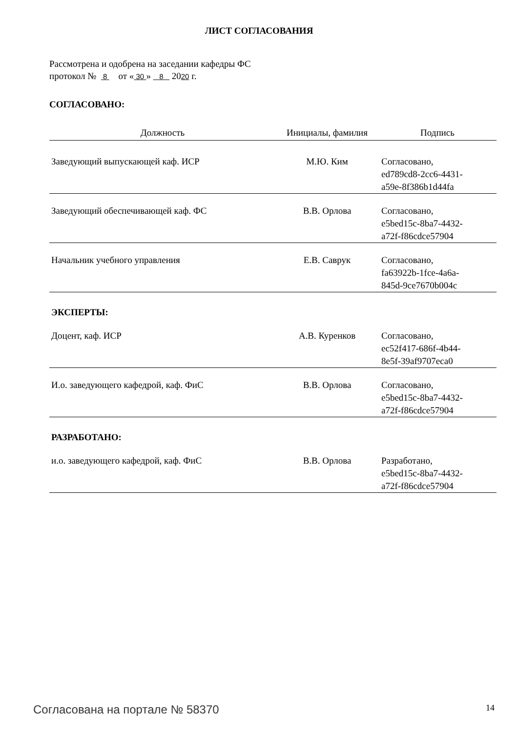ЛИСТ СОГЛАСОВАНИЯ
Рассмотрена и одобрена на заседании кафедры ФС
протокол № 8 от « 30 » 8 2020 г.
СОГЛАСОВАНО:
| Должность | Инициалы, фамилия | Подпись |
| --- | --- | --- |
| Заведующий выпускающей каф. ИСР | М.Ю. Ким | Согласовано, ed789cd8-2cc6-4431- a59e-8f386b1d44fa |
| Заведующий обеспечивающей каф. ФС | В.В. Орлова | Согласовано, e5bed15c-8ba7-4432- a72f-f86cdce57904 |
| Начальник учебного управления | Е.В. Саврук | Согласовано, fa63922b-1fce-4a6a- 845d-9ce7670b004c |
| ЭКСПЕРТЫ: | | |
| Доцент, каф. ИСР | А.В. Куренков | Согласовано, ec52f417-686f-4b44- 8e5f-39af9707eca0 |
| И.о. заведующего кафедрой, каф. ФиС | В.В. Орлова | Согласовано, e5bed15c-8ba7-4432- a72f-f86cdce57904 |
| РАЗРАБОТАНО: | | |
| и.о. заведующего кафедрой, каф. ФиС | В.В. Орлова | Разработано, e5bed15c-8ba7-4432- a72f-f86cdce57904 |
Согласована на портале № 58370 14